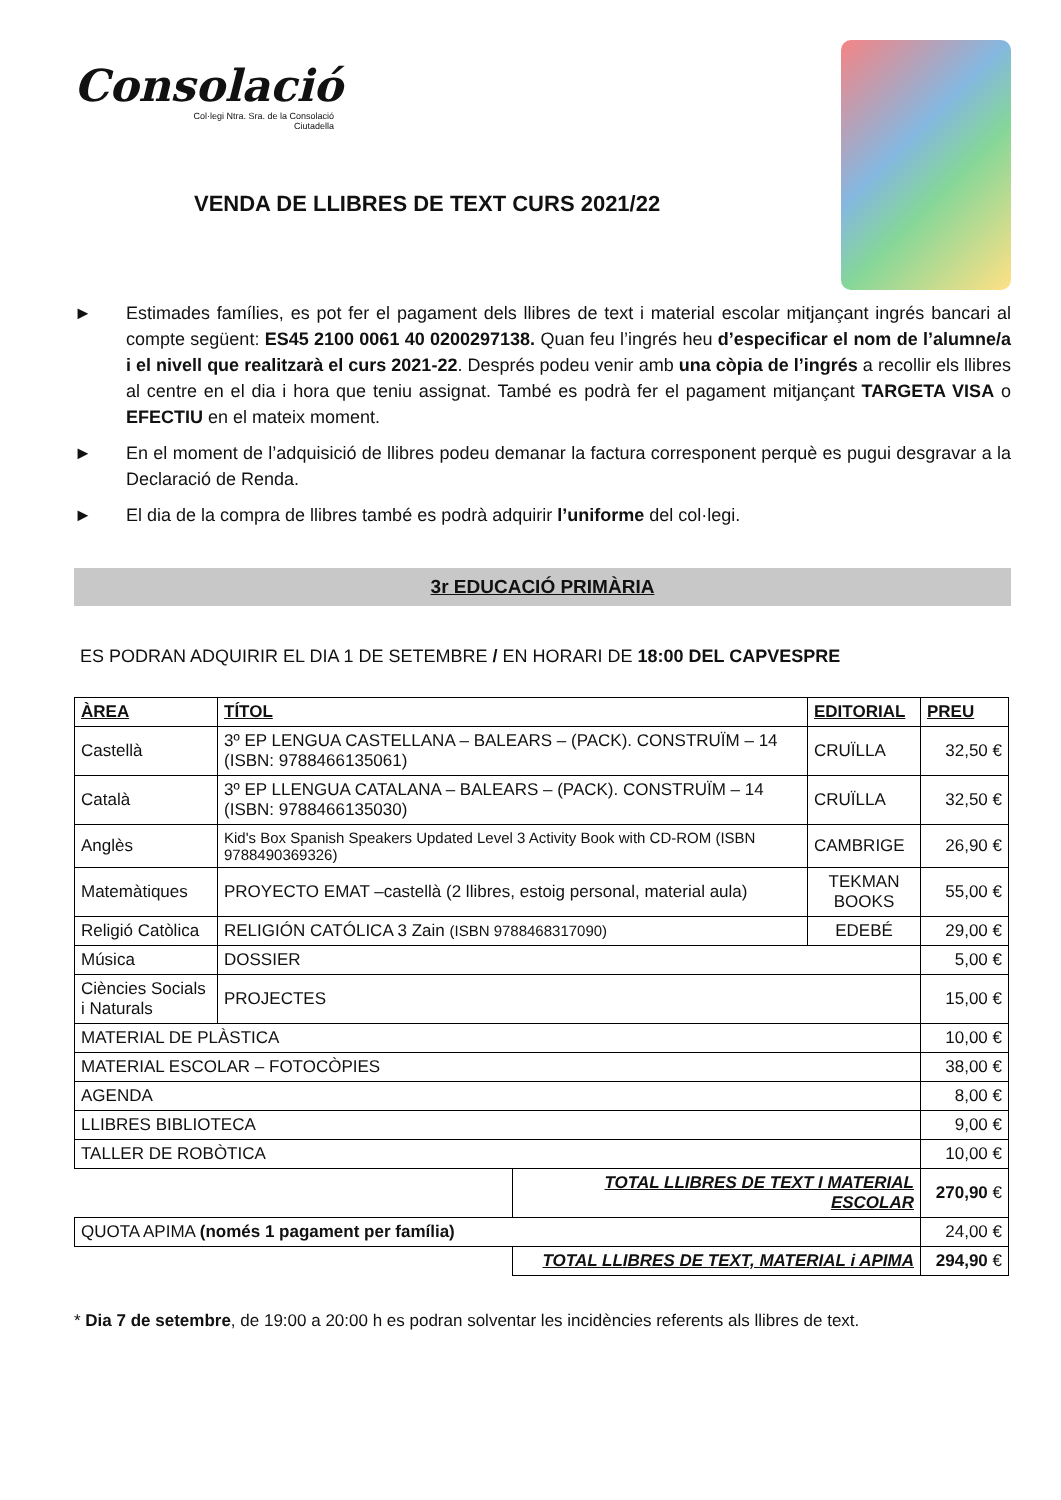Consolació
Col·legi Ntra. Sra. de la Consolació
Ciutadella
VENDA DE LLIBRES DE TEXT CURS 2021/22
► Estimades famílies, es pot fer el pagament dels llibres de text i material escolar mitjançant ingrés bancari al compte següent: ES45 2100 0061 40 0200297138. Quan feu l’ingrés heu d’especificar el nom de l’alumne/a i el nivell que realitzarà el curs 2021-22. Després podeu venir amb una còpia de l’ingrés a recollir els llibres al centre en el dia i hora que teniu assignat. També es podrà fer el pagament mitjançant TARGETA VISA o EFECTIU en el mateix moment.
► En el moment de l’adquisició de llibres podeu demanar la factura corresponent perquè es pugui desgravar a la Declaració de Renda.
► El dia de la compra de llibres també es podrà adquirir l’uniforme del col·legi.
3r EDUCACIÓ PRIMÀRIA
ES PODRAN ADQUIRIR EL DIA 1 DE SETEMBRE / EN HORARI DE 18:00 DEL CAPVESPRE
| ÀREA | TÍTOL | | EDITORIAL | PREU |
| --- | --- | --- | --- | --- |
| Castellà | 3º EP LENGUA CASTELLANA – BALEARS – (PACK). CONSTRUÏM – 14 (ISBN: 9788466135061) | | CRUÏLLA | 32,50 € |
| Català | 3º EP LLENGUA CATALANA – BALEARS – (PACK). CONSTRUÏM – 14 (ISBN: 9788466135030) | | CRUÏLLA | 32,50 € |
| Anglès | Kid's Box Spanish Speakers Updated Level 3 Activity Book with CD-ROM (ISBN 9788490369326) | | CAMBRIGE | 26,90 € |
| Matemàtiques | PROYECTO EMAT –castellà (2 llibres, estoig personal, material aula) | | TEKMAN BOOKS | 55,00 € |
| Religió Catòlica | RELIGIÓN CATÓLICA 3 Zain (ISBN 9788468317090) | | EDEBÉ | 29,00 € |
| Música | DOSSIER | | | 5,00 € |
| Ciències Socials i Naturals | PROJECTES | | | 15,00 € |
| MATERIAL DE PLÀSTICA | | | | 10,00 € |
| MATERIAL ESCOLAR – FOTOCÒPIES | | | | 38,00 € |
| AGENDA | | | | 8,00 € |
| LLIBRES BIBLIOTECA | | | | 9,00 € |
| TALLER DE ROBÒTICA | | | | 10,00 € |
| | | TOTAL LLIBRES DE TEXT I MATERIAL ESCOLAR | | 270,90 € |
| QUOTA APIMA (només 1 pagament per família) | | | | 24,00 € |
| | | TOTAL LLIBRES DE TEXT, MATERIAL i APIMA | | 294,90 € |
* Dia 7 de setembre, de 19:00 a 20:00 h es podran solventar les incidències referents als llibres de text.